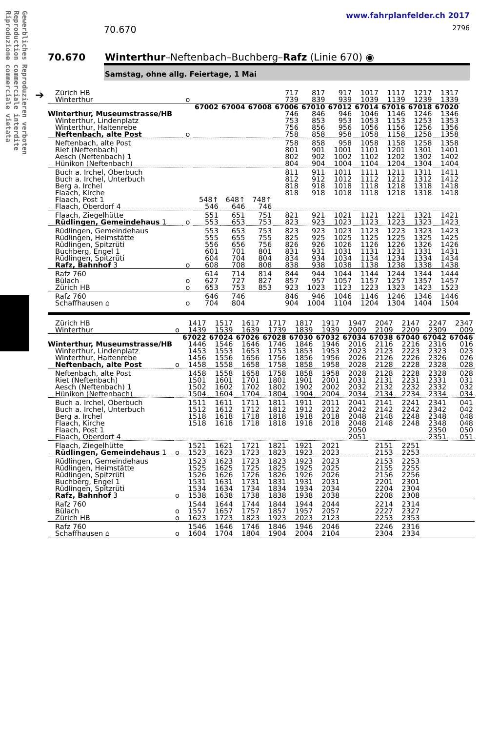Gewerbliches Reproduzieren verboten
Reproduction commerciale interdite
Riproduzione commerciale vietata
➔
www.fahrplanfelder.ch 2017
70.670 2796
70.670 Winterthur–Neftenbach–Buchberg–Rafz (Linie 670) ◉
Samstag, ohne allg. Feiertage, 1 Mai
| Zürich HB | | | | | 717 | 817 | 917 | 1017 | 1117 | 1217 | 1317 |
| Winterthur | o | | | | 739 | 839 | 939 | 1039 | 1139 | 1239 | 1339 |
| | | 67002 | 67004 | 67008 | 67006 | 67010 | 67012 | 67014 | 67016 | 67018 | 67020 |
| Winterthur, Museumstrasse/HB | | | | | 746 | 846 | 946 | 1046 | 1146 | 1246 | 1346 |
| Winterthur, Lindenplatz | | | | | 753 | 853 | 953 | 1053 | 1153 | 1253 | 1353 |
| Winterthur, Haltenrebe | | | | | 756 | 856 | 956 | 1056 | 1156 | 1256 | 1356 |
| Neftenbach, alte Post | o | | | | 758 | 858 | 958 | 1058 | 1158 | 1258 | 1358 |
| Neftenbach, alte Post | | | | | 758 | 858 | 958 | 1058 | 1158 | 1258 | 1358 |
| Riet (Neftenbach) | | | | | 801 | 901 | 1001 | 1101 | 1201 | 1301 | 1401 |
| Aesch (Neftenbach) 1 | | | | | 802 | 902 | 1002 | 1102 | 1202 | 1302 | 1402 |
| Hünikon (Neftenbach) | | | | | 804 | 904 | 1004 | 1104 | 1204 | 1304 | 1404 |
| Buch a. Irchel, Oberbuch | | | | | 811 | 911 | 1011 | 1111 | 1211 | 1311 | 1411 |
| Buch a. Irchel, Unterbuch | | | | | 812 | 912 | 1012 | 1112 | 1212 | 1312 | 1412 |
| Berg a. Irchel | | | | | 818 | 918 | 1018 | 1118 | 1218 | 1318 | 1418 |
| Flaach, Kirche | | | | | 818 | 918 | 1018 | 1118 | 1218 | 1318 | 1418 |
| Flaach, Post 1 | | 548↑ | 648↑ | 748↑ | | | | | | | |
| Flaach, Oberdorf 4 | | 546 | 646 | 746 | | | | | | | |
| Flaach, Ziegelhütte | | 551 | 651 | 751 | 821 | 921 | 1021 | 1121 | 1221 | 1321 | 1421 |
| Rüdlingen, Gemeindehaus 1 | o | 553 | 653 | 753 | 823 | 923 | 1023 | 1123 | 1223 | 1323 | 1423 |
| Rüdlingen, Gemeindehaus | | 553 | 653 | 753 | 823 | 923 | 1023 | 1123 | 1223 | 1323 | 1423 |
| Rüdlingen, Heimstätte | | 555 | 655 | 755 | 825 | 925 | 1025 | 1125 | 1225 | 1325 | 1425 |
| Rüdlingen, Spitzrüti | | 556 | 656 | 756 | 826 | 926 | 1026 | 1126 | 1226 | 1326 | 1426 |
| Buchberg, Engel 1 | | 601 | 701 | 801 | 831 | 931 | 1031 | 1131 | 1231 | 1331 | 1431 |
| Rüdlingen, Spitzrüti | | 604 | 704 | 804 | 834 | 934 | 1034 | 1134 | 1234 | 1334 | 1434 |
| Rafz, Bahnhof 3 | o | 608 | 708 | 808 | 838 | 938 | 1038 | 1138 | 1238 | 1338 | 1438 |
| Rafz 760 | | 614 | 714 | 814 | 844 | 944 | 1044 | 1144 | 1244 | 1344 | 1444 |
| Bülach | o | 627 | 727 | 827 | 857 | 957 | 1057 | 1157 | 1257 | 1357 | 1457 |
| Zürich HB | o | 653 | 753 | 853 | 923 | 1023 | 1123 | 1223 | 1323 | 1423 | 1523 |
| Rafz 760 | | 646 | 746 | | 846 | 946 | 1046 | 1146 | 1246 | 1346 | 1446 |
| Schaffhausen ⌂ | o | 704 | 804 | | 904 | 1004 | 1104 | 1204 | 1304 | 1404 | 1504 |
| Zürich HB | | 1417 | 1517 | 1617 | 1717 | 1817 | 1917 | 1947 | 2047 | 2147 | 2247 | 2347 |
| Winterthur | o | 1439 | 1539 | 1639 | 1739 | 1839 | 1939 | 2009 | 2109 | 2209 | 2309 | 009 |
| | | 67022 | 67024 | 67026 | 67028 | 67030 | 67032 | 67034 | 67038 | 67040 | 67042 | 67046 |
| Winterthur, Museumstrasse/HB | | 1446 | 1546 | 1646 | 1746 | 1846 | 1946 | 2016 | 2116 | 2216 | 2316 | 016 |
| Winterthur, Lindenplatz | | 1453 | 1553 | 1653 | 1753 | 1853 | 1953 | 2023 | 2123 | 2223 | 2323 | 023 |
| Winterthur, Haltenrebe | | 1456 | 1556 | 1656 | 1756 | 1856 | 1956 | 2026 | 2126 | 2226 | 2326 | 026 |
| Neftenbach, alte Post | o | 1458 | 1558 | 1658 | 1758 | 1858 | 1958 | 2028 | 2128 | 2228 | 2328 | 028 |
| Neftenbach, alte Post | | 1458 | 1558 | 1658 | 1758 | 1858 | 1958 | 2028 | 2128 | 2228 | 2328 | 028 |
| Riet (Neftenbach) | | 1501 | 1601 | 1701 | 1801 | 1901 | 2001 | 2031 | 2131 | 2231 | 2331 | 031 |
| Aesch (Neftenbach) 1 | | 1502 | 1602 | 1702 | 1802 | 1902 | 2002 | 2032 | 2132 | 2232 | 2332 | 032 |
| Hünikon (Neftenbach) | | 1504 | 1604 | 1704 | 1804 | 1904 | 2004 | 2034 | 2134 | 2234 | 2334 | 034 |
| Buch a. Irchel, Oberbuch | | 1511 | 1611 | 1711 | 1811 | 1911 | 2011 | 2041 | 2141 | 2241 | 2341 | 041 |
| Buch a. Irchel, Unterbuch | | 1512 | 1612 | 1712 | 1812 | 1912 | 2012 | 2042 | 2142 | 2242 | 2342 | 042 |
| Berg a. Irchel | | 1518 | 1618 | 1718 | 1818 | 1918 | 2018 | 2048 | 2148 | 2248 | 2348 | 048 |
| Flaach, Kirche | | 1518 | 1618 | 1718 | 1818 | 1918 | 2018 | 2048 | 2148 | 2248 | 2348 | 048 |
| Flaach, Post 1 | | | | | | | | 2050 | | | 2350 | 050 |
| Flaach, Oberdorf 4 | | | | | | | | 2051 | | | 2351 | 051 |
| Flaach, Ziegelhütte | | 1521 | 1621 | 1721 | 1821 | 1921 | 2021 | | 2151 | 2251 | | |
| Rüdlingen, Gemeindehaus 1 | o | 1523 | 1623 | 1723 | 1823 | 1923 | 2023 | | 2153 | 2253 | | |
| Rüdlingen, Gemeindehaus | | 1523 | 1623 | 1723 | 1823 | 1923 | 2023 | | 2153 | 2253 | | |
| Rüdlingen, Heimstätte | | 1525 | 1625 | 1725 | 1825 | 1925 | 2025 | | 2155 | 2255 | | |
| Rüdlingen, Spitzrüti | | 1526 | 1626 | 1726 | 1826 | 1926 | 2026 | | 2156 | 2256 | | |
| Buchberg, Engel 1 | | 1531 | 1631 | 1731 | 1831 | 1931 | 2031 | | 2201 | 2301 | | |
| Rüdlingen, Spitzrüti | | 1534 | 1634 | 1734 | 1834 | 1934 | 2034 | | 2204 | 2304 | | |
| Rafz, Bahnhof 3 | o | 1538 | 1638 | 1738 | 1838 | 1938 | 2038 | | 2208 | 2308 | | |
| Rafz 760 | | 1544 | 1644 | 1744 | 1844 | 1944 | 2044 | | 2214 | 2314 | | |
| Bülach | o | 1557 | 1657 | 1757 | 1857 | 1957 | 2057 | | 2227 | 2327 | | |
| Zürich HB | o | 1623 | 1723 | 1823 | 1923 | 2023 | 2123 | | 2253 | 2353 | | |
| Rafz 760 | | 1546 | 1646 | 1746 | 1846 | 1946 | 2046 | | 2246 | 2316 | | |
| Schaffhausen ⌂ | o | 1604 | 1704 | 1804 | 1904 | 2004 | 2104 | | 2304 | 2334 | | |